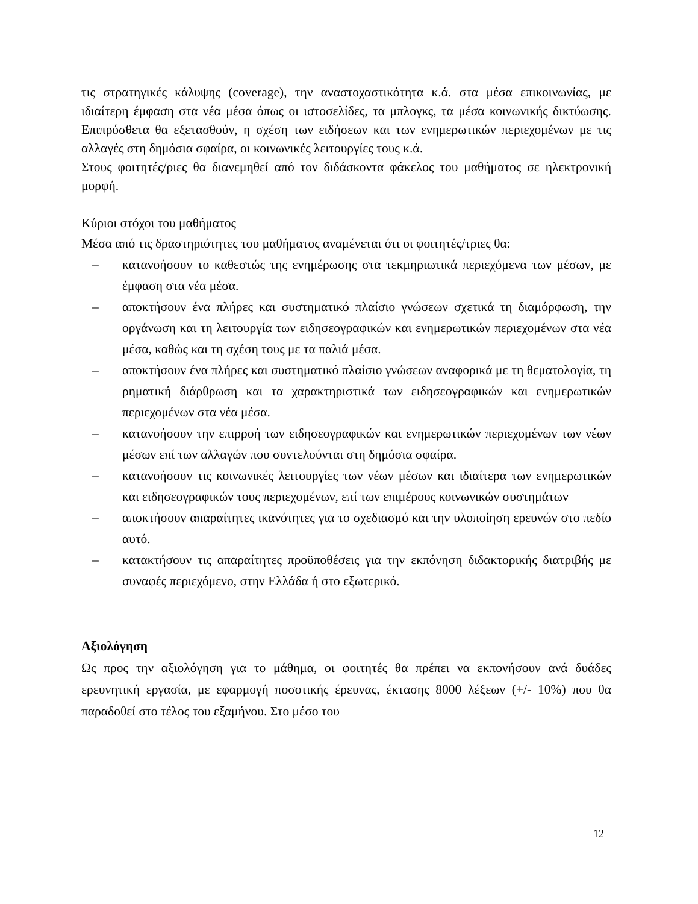τις στρατηγικές κάλυψης (coverage), την αναστοχαστικότητα κ.ά. στα μέσα επικοινωνίας, με ιδιαίτερη έμφαση στα νέα μέσα όπως οι ιστοσελίδες, τα μπλογκς, τα μέσα κοινωνικής δικτύωσης. Επιπρόσθετα θα εξετασθούν, η σχέση των ειδήσεων και των ενημερωτικών περιεχομένων με τις αλλαγές στη δημόσια σφαίρα, οι κοινωνικές λειτουργίες τους κ.ά.
Στους φοιτητές/ριες θα διανεμηθεί από τον διδάσκοντα φάκελος του μαθήματος σε ηλεκτρονική μορφή.
Κύριοι στόχοι του μαθήματος
Μέσα από τις δραστηριότητες του μαθήματος αναμένεται ότι οι φοιτητές/τριες θα:
– κατανοήσουν το καθεστώς της ενημέρωσης στα τεκμηριωτικά περιεχόμενα των μέσων, με έμφαση στα νέα μέσα.
– αποκτήσουν ένα πλήρες και συστηματικό πλαίσιο γνώσεων σχετικά τη διαμόρφωση, την οργάνωση και τη λειτουργία των ειδησεογραφικών και ενημερωτικών περιεχομένων στα νέα μέσα, καθώς και τη σχέση τους με τα παλιά μέσα.
– αποκτήσουν ένα πλήρες και συστηματικό πλαίσιο γνώσεων αναφορικά με τη θεματολογία, τη ρηματική διάρθρωση και τα χαρακτηριστικά των ειδησεογραφικών και ενημερωτικών περιεχομένων στα νέα μέσα.
– κατανοήσουν την επιρροή των ειδησεογραφικών και ενημερωτικών περιεχομένων των νέων μέσων επί των αλλαγών που συντελούνται στη δημόσια σφαίρα.
– κατανοήσουν τις κοινωνικές λειτουργίες των νέων μέσων και ιδιαίτερα των ενημερωτικών και ειδησεογραφικών τους περιεχομένων, επί των επιμέρους κοινωνικών συστημάτων
– αποκτήσουν απαραίτητες ικανότητες για το σχεδιασμό και την υλοποίηση ερευνών στο πεδίο αυτό.
– κατακτήσουν τις απαραίτητες προϋποθέσεις για την εκπόνηση διδακτορικής διατριβής με συναφές περιεχόμενο, στην Ελλάδα ή στο εξωτερικό.
Αξιολόγηση
Ως προς την αξιολόγηση για το μάθημα, οι φοιτητές θα πρέπει να εκπονήσουν ανά δυάδες ερευνητική εργασία, με εφαρμογή ποσοτικής έρευνας, έκτασης 8000 λέξεων (+/- 10%) που θα παραδοθεί στο τέλος του εξαμήνου. Στο μέσο του
12